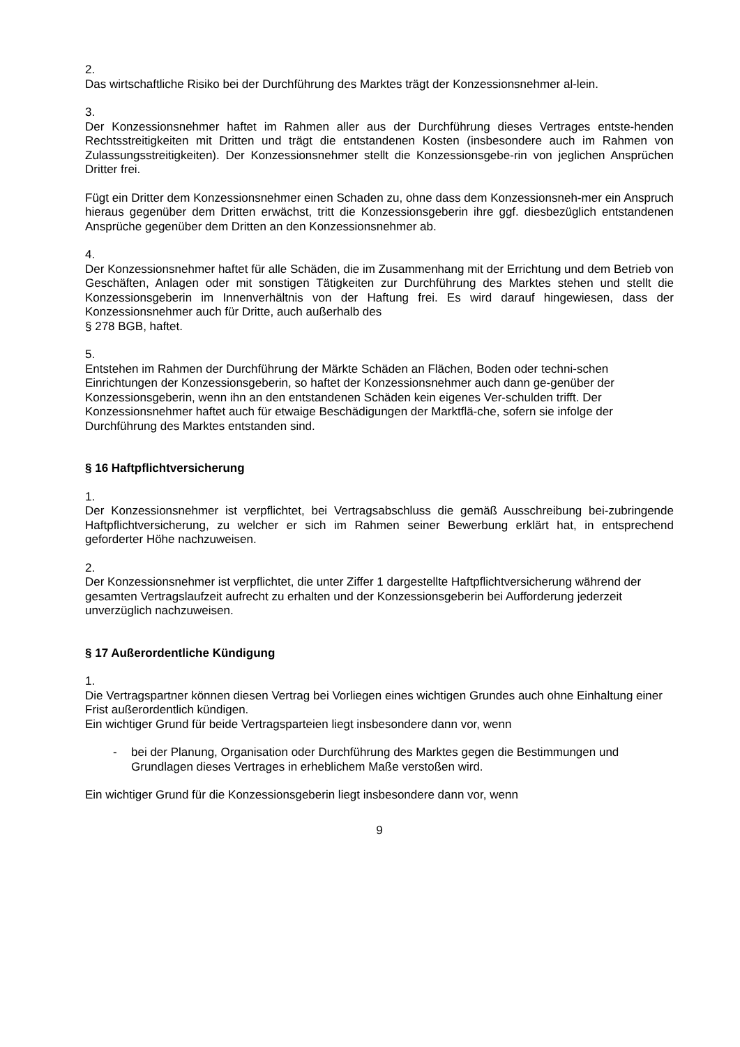2.
Das wirtschaftliche Risiko bei der Durchführung des Marktes trägt der Konzessionsnehmer al-lein.
3.
Der Konzessionsnehmer haftet im Rahmen aller aus der Durchführung dieses Vertrages entste-henden Rechtsstreitigkeiten mit Dritten und trägt die entstandenen Kosten (insbesondere auch im Rahmen von Zulassungsstreitigkeiten). Der Konzessionsnehmer stellt die Konzessionsgebe-rin von jeglichen Ansprüchen Dritter frei.
Fügt ein Dritter dem Konzessionsnehmer einen Schaden zu, ohne dass dem Konzessionsneh-mer ein Anspruch hieraus gegenüber dem Dritten erwächst, tritt die Konzessionsgeberin ihre ggf. diesbezüglich entstandenen Ansprüche gegenüber dem Dritten an den Konzessionsnehmer ab.
4.
Der Konzessionsnehmer haftet für alle Schäden, die im Zusammenhang mit der Errichtung und dem Betrieb von Geschäften, Anlagen oder mit sonstigen Tätigkeiten zur Durchführung des Marktes stehen und stellt die Konzessionsgeberin im Innenverhältnis von der Haftung frei. Es wird darauf hingewiesen, dass der Konzessionsnehmer auch für Dritte, auch außerhalb des
§ 278 BGB, haftet.
5.
Entstehen im Rahmen der Durchführung der Märkte Schäden an Flächen, Boden oder techni-schen Einrichtungen der Konzessionsgeberin, so haftet der Konzessionsnehmer auch dann ge-genüber der Konzessionsgeberin, wenn ihn an den entstandenen Schäden kein eigenes Ver-schulden trifft. Der Konzessionsnehmer haftet auch für etwaige Beschädigungen der Marktflä-che, sofern sie infolge der Durchführung des Marktes entstanden sind.
§ 16 Haftpflichtversicherung
1.
Der Konzessionsnehmer ist verpflichtet, bei Vertragsabschluss die gemäß Ausschreibung bei-zubringende Haftpflichtversicherung, zu welcher er sich im Rahmen seiner Bewerbung erklärt hat, in entsprechend geforderter Höhe nachzuweisen.
2.
Der Konzessionsnehmer ist verpflichtet, die unter Ziffer 1 dargestellte Haftpflichtversicherung während der gesamten Vertragslaufzeit aufrecht zu erhalten und der Konzessionsgeberin bei Aufforderung jederzeit unverzüglich nachzuweisen.
§ 17 Außerordentliche Kündigung
1.
Die Vertragspartner können diesen Vertrag bei Vorliegen eines wichtigen Grundes auch ohne Einhaltung einer Frist außerordentlich kündigen.
Ein wichtiger Grund für beide Vertragsparteien liegt insbesondere dann vor, wenn
- bei der Planung, Organisation oder Durchführung des Marktes gegen die Bestimmungen und Grundlagen dieses Vertrages in erheblichem Maße verstoßen wird.
Ein wichtiger Grund für die Konzessionsgeberin liegt insbesondere dann vor, wenn
9